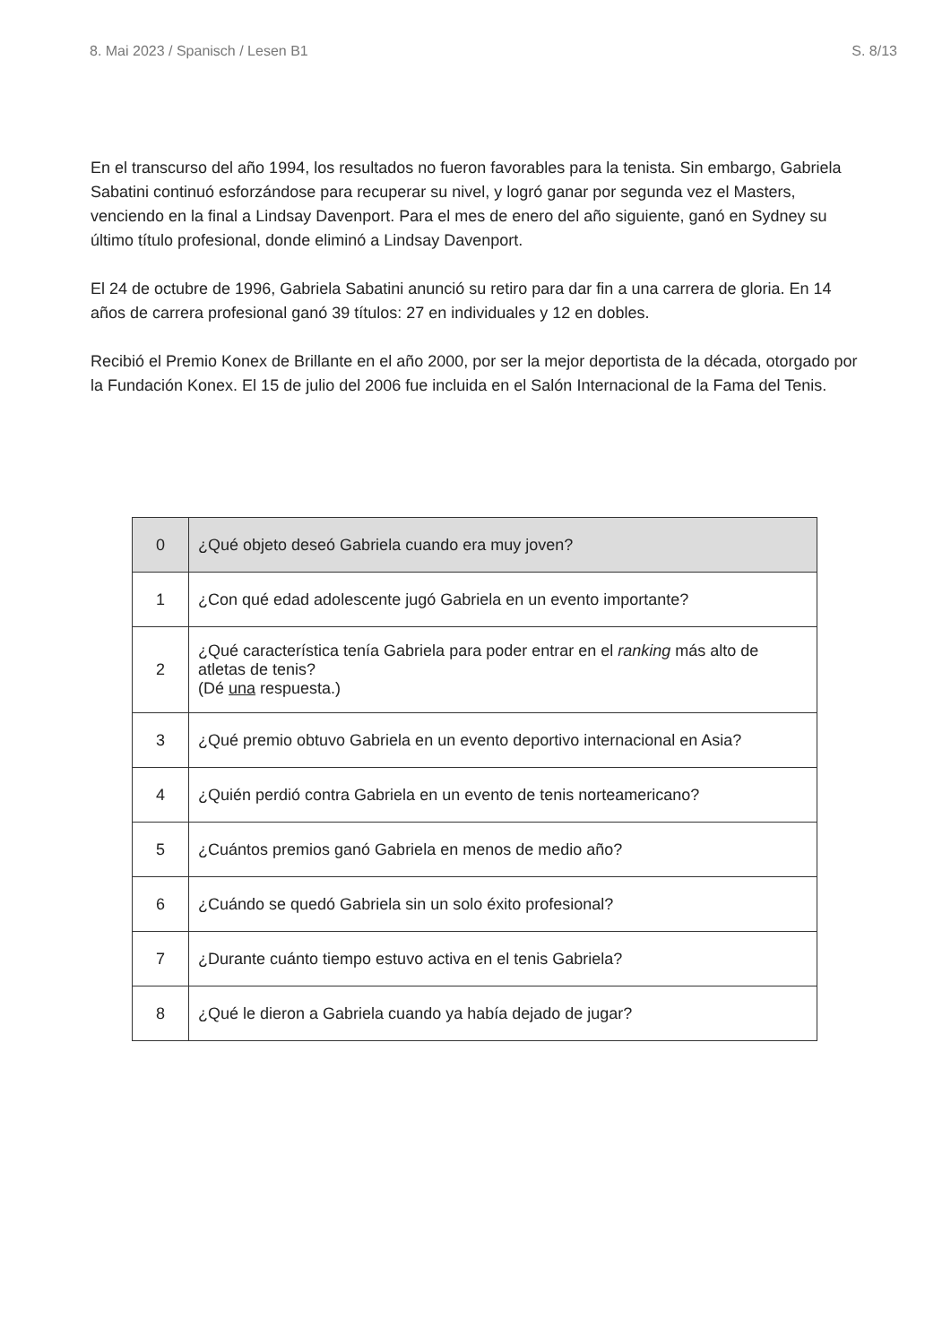8. Mai 2023 / Spanisch / Lesen B1 S. 8/13
En el transcurso del año 1994, los resultados no fueron favorables para la tenista. Sin embargo, Gabriela Sabatini continuó esforzándose para recuperar su nivel, y logró ganar por segunda vez el Masters, venciendo en la final a Lindsay Davenport. Para el mes de enero del año siguiente, ganó en Sydney su último título profesional, donde eliminó a Lindsay Davenport.
El 24 de octubre de 1996, Gabriela Sabatini anunció su retiro para dar fin a una carrera de gloria. En 14 años de carrera profesional ganó 39 títulos: 27 en individuales y 12 en dobles.
Recibió el Premio Konex de Brillante en el año 2000, por ser la mejor deportista de la década, otorgado por la Fundación Konex. El 15 de julio del 2006 fue incluida en el Salón Internacional de la Fama del Tenis.
| 0 | ¿Qué objeto deseó Gabriela cuando era muy joven? |
| 1 | ¿Con qué edad adolescente jugó Gabriela en un evento importante? |
| 2 | ¿Qué característica tenía Gabriela para poder entrar en el ranking más alto de atletas de tenis? (Dé una respuesta.) |
| 3 | ¿Qué premio obtuvo Gabriela en un evento deportivo internacional en Asia? |
| 4 | ¿Quién perdió contra Gabriela en un evento de tenis norteamericano? |
| 5 | ¿Cuántos premios ganó Gabriela en menos de medio año? |
| 6 | ¿Cuándo se quedó Gabriela sin un solo éxito profesional? |
| 7 | ¿Durante cuánto tiempo estuvo activa en el tenis Gabriela? |
| 8 | ¿Qué le dieron a Gabriela cuando ya había dejado de jugar? |